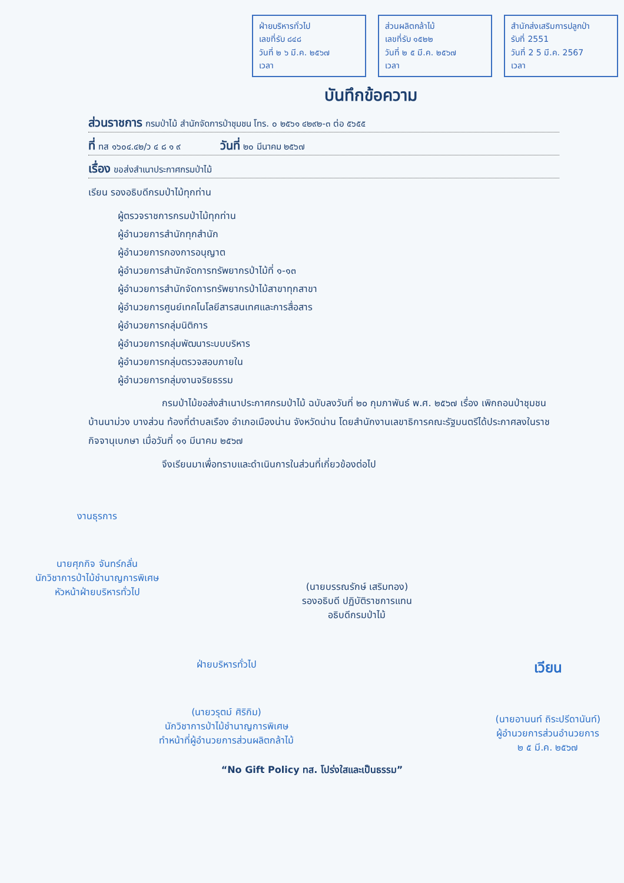ฝ่ายบริหารทั่วไป
เลขที่รับ ๘๔๘
วันที่ ๒ ๖ มี.ค. ๒๕๖๗
เวลา
ส่วนผลิตกล้าไม้
เลขที่รับ ๑๕๒๒
วันที่ ๒ ๕ มี.ค. ๒๕๖๗
เวลา
สำนักส่งเสริมการปลูกป่า
รับที่ 2551
วันที่ 2 5 มี.ค. 2567
เวลา
บันทึกข้อความ
ส่วนราชการ กรมป่าไม้ สำนักจัดการป่าชุมชน โทร. ๐ ๒๕๖๑ ๔๒๙๒-๓ ต่อ ๕๖๕๕
ที่ ทส ๑๖๐๔.๔๒/ว ๔ ๘ ๑ ๙ วันที่ ๒๐ มีนาคม ๒๕๖๗
เรื่อง ขอส่งสำเนาประกาศกรมป่าไม้
เรียน รองอธิบดีกรมป่าไม้ทุกท่าน
ผู้ตรวจราชการกรมป่าไม้ทุกท่าน
ผู้อำนวยการสำนักทุกสำนัก
ผู้อำนวยการกองการอนุญาต
ผู้อำนวยการสำนักจัดการทรัพยากรป่าไม้ที่ ๑-๑๓
ผู้อำนวยการสำนักจัดการทรัพยากรป่าไม้สาขาทุกสาขา
ผู้อำนวยการศูนย์เทคโนโลยีสารสนเทศและการสื่อสาร
ผู้อำนวยการกลุ่มนิติการ
ผู้อำนวยการกลุ่มพัฒนาระบบบริหาร
ผู้อำนวยการกลุ่มตรวจสอบภายใน
ผู้อำนวยการกลุ่มงานจริยธรรม
กรมป่าไม้ขอส่งสำเนาประกาศกรมป่าไม้ ฉบับลงวันที่ ๒๐ กุมภาพันธ์ พ.ศ. ๒๕๖๗ เรื่อง เพิกถอนป่าชุมชนบ้านนาม่วง บางส่วน ท้องที่ตำบลเรือง อำเภอเมืองน่าน จังหวัดน่าน โดยสำนักงานเลขาธิการคณะรัฐมนตรีได้ประกาศลงในราชกิจจานุเบกษา เมื่อวันที่ ๑๑ มีนาคม ๒๕๖๗
จึงเรียนมาเพื่อทราบและดำเนินการในส่วนที่เกี่ยวข้องต่อไป
งานธุรการ
นายศุภกิจ จันทร์กลั่น
นักวิชาการป่าไม้ชำนาญการพิเศษ
หัวหน้าฝ่ายบริหารทั่วไป
(นายบรรณรักษ์ เสริมทอง)
รองอธิบดี ปฏิบัติราชการแทน
อธิบดีกรมป่าไม้
ฝ่ายบริหารทั่วไป
(นายวรุตม์ ศิริกิม)
นักวิชาการป่าไม้ชำนาญการพิเศษ
ทำหน้าที่ผู้อำนวยการส่วนผลิตกล้าไม้
เวียน
(นายอานนท์ ถิระปรีดานันท์)
ผู้อำนวยการส่วนอำนวยการ
๒ ๕ มี.ค. ๒๕๖๗
“No Gift Policy ทส. โปร่งใสและเป็นธรรม”